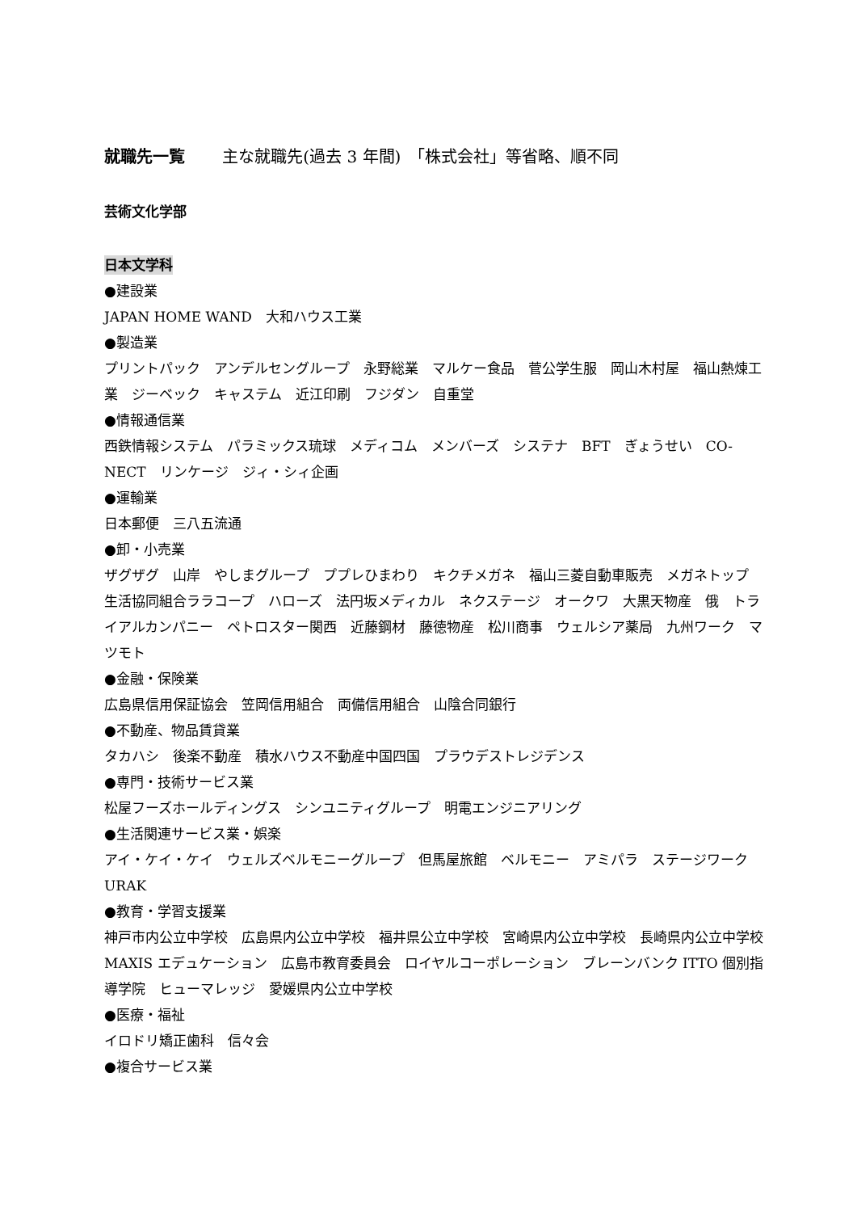就職先一覧 主な就職先(過去 3 年間)　「株式会社」等省略、順不同
芸術文化学部
日本文学科
●建設業
JAPAN HOME WAND　大和ハウス工業
●製造業
プリントパック　アンデルセングループ　永野総業　マルケー食品　菅公学生服　岡山木村屋　福山熱煉工業　ジーベック　キャステム　近江印刷　フジダン　自重堂
●情報通信業
西鉄情報システム　パラミックス琉球　メディコム　メンバーズ　システナ　BFT　ぎょうせい　CO-NECT　リンケージ　ジィ・シィ企画
●運輸業
日本郵便　三八五流通
●卸・小売業
ザグザグ　山岸　やしまグループ　ププレひまわり　キクチメガネ　福山三菱自動車販売　メガネトップ　生活協同組合ララコープ　ハローズ　法円坂メディカル　ネクステージ　オークワ　大黒天物産　俄　トライアルカンパニー　ペトロスター関西　近藤鋼材　藤徳物産　松川商事　ウェルシア薬局　九州ワーク　マツモト
●金融・保険業
広島県信用保証協会　笠岡信用組合　両備信用組合　山陰合同銀行
●不動産、物品賃貸業
タカハシ　後楽不動産　積水ハウス不動産中国四国　プラウデストレジデンス
●専門・技術サービス業
松屋フーズホールディングス　シンユニティグループ　明電エンジニアリング
●生活関連サービス業・娯楽
アイ・ケイ・ケイ　ウェルズベルモニーグループ　但馬屋旅館　ベルモニー　アミパラ　ステージワーク URAK
●教育・学習支援業
神戸市内公立中学校　広島県内公立中学校　福井県公立中学校　宮崎県内公立中学校　長崎県内公立中学校　MAXIS エデュケーション　広島市教育委員会　ロイヤルコーポレーション　ブレーンバンク ITTO 個別指導学院　ヒューマレッジ　愛媛県内公立中学校
●医療・福祉
イロドリ矯正歯科　信々会
●複合サービス業